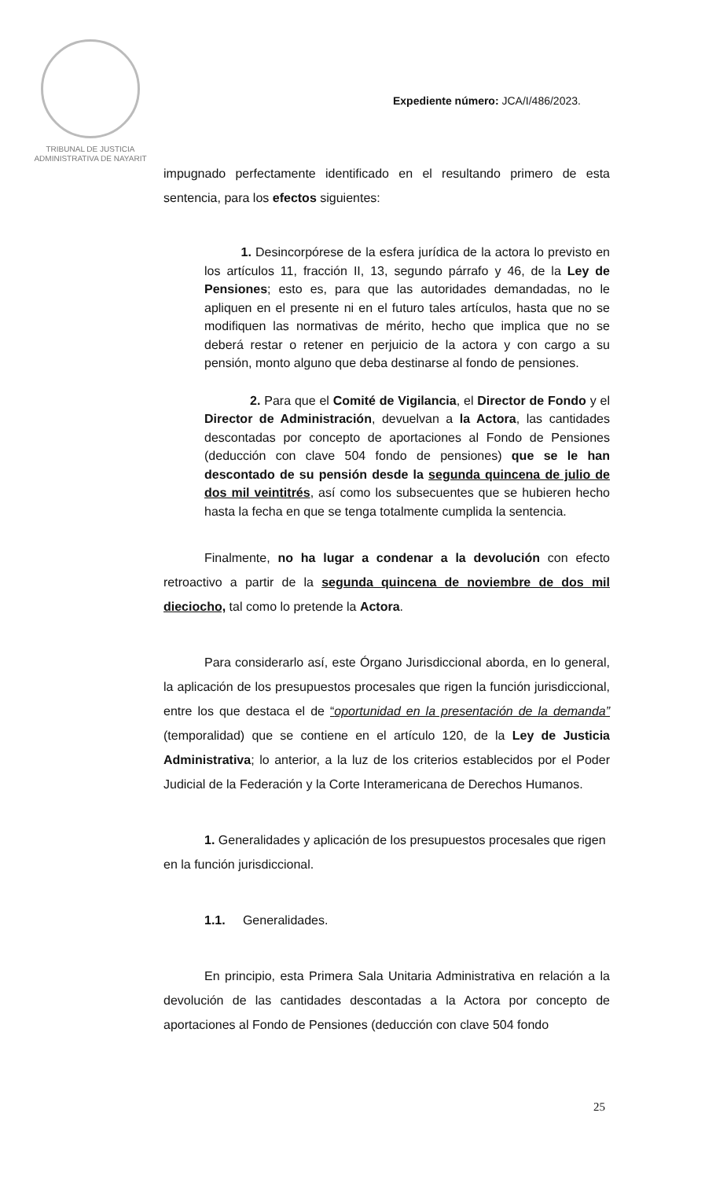TRIBUNAL DE JUSTICIA
ADMINISTRATIVA DE NAYARIT
Expediente número: JCA/I/486/2023.
impugnado perfectamente identificado en el resultando primero de esta sentencia, para los efectos siguientes:
1. Desincorpórese de la esfera jurídica de la actora lo previsto en los artículos 11, fracción II, 13, segundo párrafo y 46, de la Ley de Pensiones; esto es, para que las autoridades demandadas, no le apliquen en el presente ni en el futuro tales artículos, hasta que no se modifiquen las normativas de mérito, hecho que implica que no se deberá restar o retener en perjuicio de la actora y con cargo a su pensión, monto alguno que deba destinarse al fondo de pensiones.
2. Para que el Comité de Vigilancia, el Director de Fondo y el Director de Administración, devuelvan a la Actora, las cantidades descontadas por concepto de aportaciones al Fondo de Pensiones (deducción con clave 504 fondo de pensiones) que se le han descontado de su pensión desde la segunda quincena de julio de dos mil veintitrés, así como los subsecuentes que se hubieren hecho hasta la fecha en que se tenga totalmente cumplida la sentencia.
Finalmente, no ha lugar a condenar a la devolución con efecto retroactivo a partir de la segunda quincena de noviembre de dos mil dieciocho, tal como lo pretende la Actora.
Para considerarlo así, este Órgano Jurisdiccional aborda, en lo general, la aplicación de los presupuestos procesales que rigen la función jurisdiccional, entre los que destaca el de “oportunidad en la presentación de la demanda” (temporalidad) que se contiene en el artículo 120, de la Ley de Justicia Administrativa; lo anterior, a la luz de los criterios establecidos por el Poder Judicial de la Federación y la Corte Interamericana de Derechos Humanos.
1. Generalidades y aplicación de los presupuestos procesales que rigen en la función jurisdiccional.
1.1. Generalidades.
En principio, esta Primera Sala Unitaria Administrativa en relación a la devolución de las cantidades descontadas a la Actora por concepto de aportaciones al Fondo de Pensiones (deducción con clave 504 fondo
25